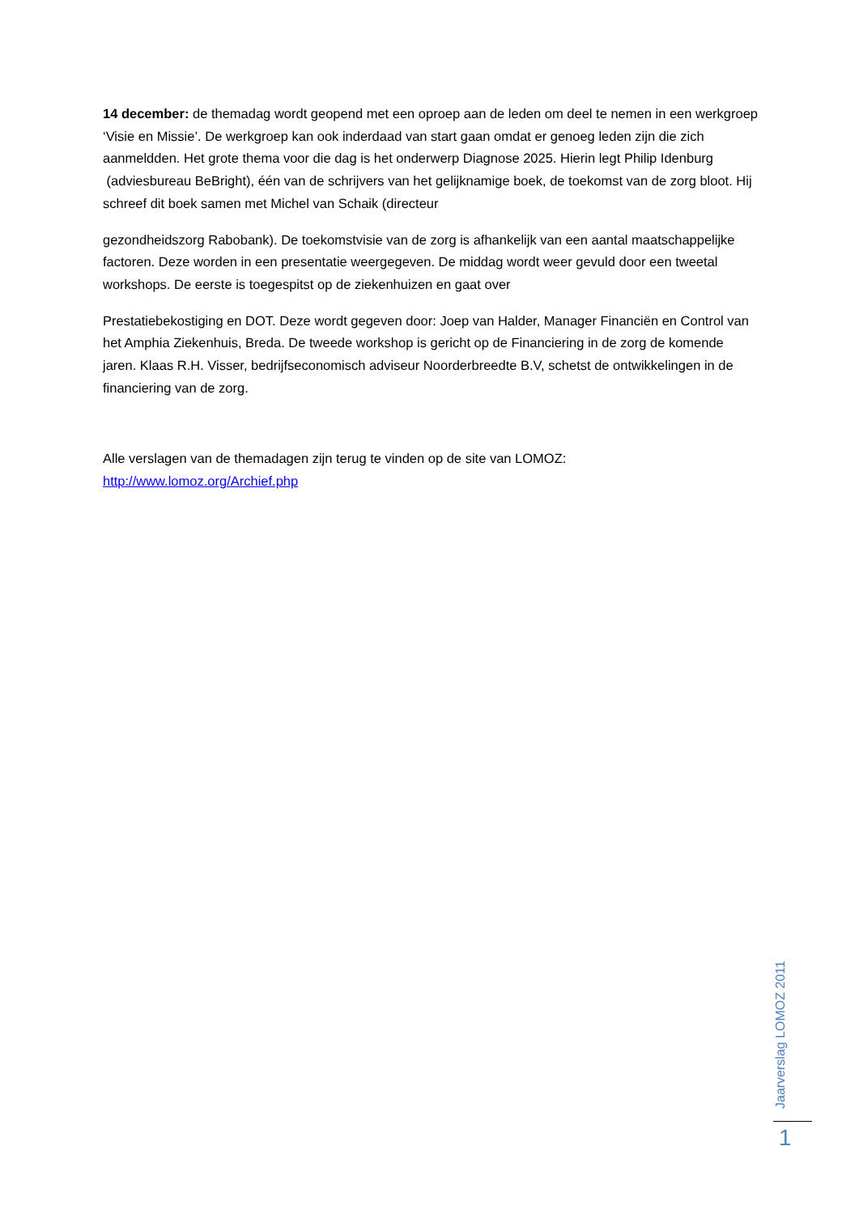14 december: de themadag wordt geopend met een oproep aan de leden om deel te nemen in een werkgroep ‘Visie en Missie’. De werkgroep kan ook inderdaad van start gaan omdat er genoeg leden zijn die zich aanmeldden. Het grote thema voor die dag is het onderwerp Diagnose 2025. Hierin legt Philip Idenburg (adviesbureau BeBright), één van de schrijvers van het gelijknamige boek, de toekomst van de zorg bloot. Hij schreef dit boek samen met Michel van Schaik (directeur
gezondheidszorg Rabobank). De toekomstvisie van de zorg is afhankelijk van een aantal maatschappelijke factoren. Deze worden in een presentatie weergegeven. De middag wordt weer gevuld door een tweetal workshops. De eerste is toegespitst op de ziekenhuizen en gaat over
Prestatiebekostiging en DOT. Deze wordt gegeven door: Joep van Halder, Manager Financiën en Control van het Amphia Ziekenhuis, Breda. De tweede workshop is gericht op de Financiering in de zorg de komende jaren. Klaas R.H. Visser, bedrijfseconomisch adviseur Noorderbreedte B.V, schetst de ontwikkelingen in de financiering van de zorg.
Alle verslagen van de themadagen zijn terug te vinden op de site van LOMOZ:
http://www.lomoz.org/Archief.php
Jaarverslag LOMOZ 2011
1